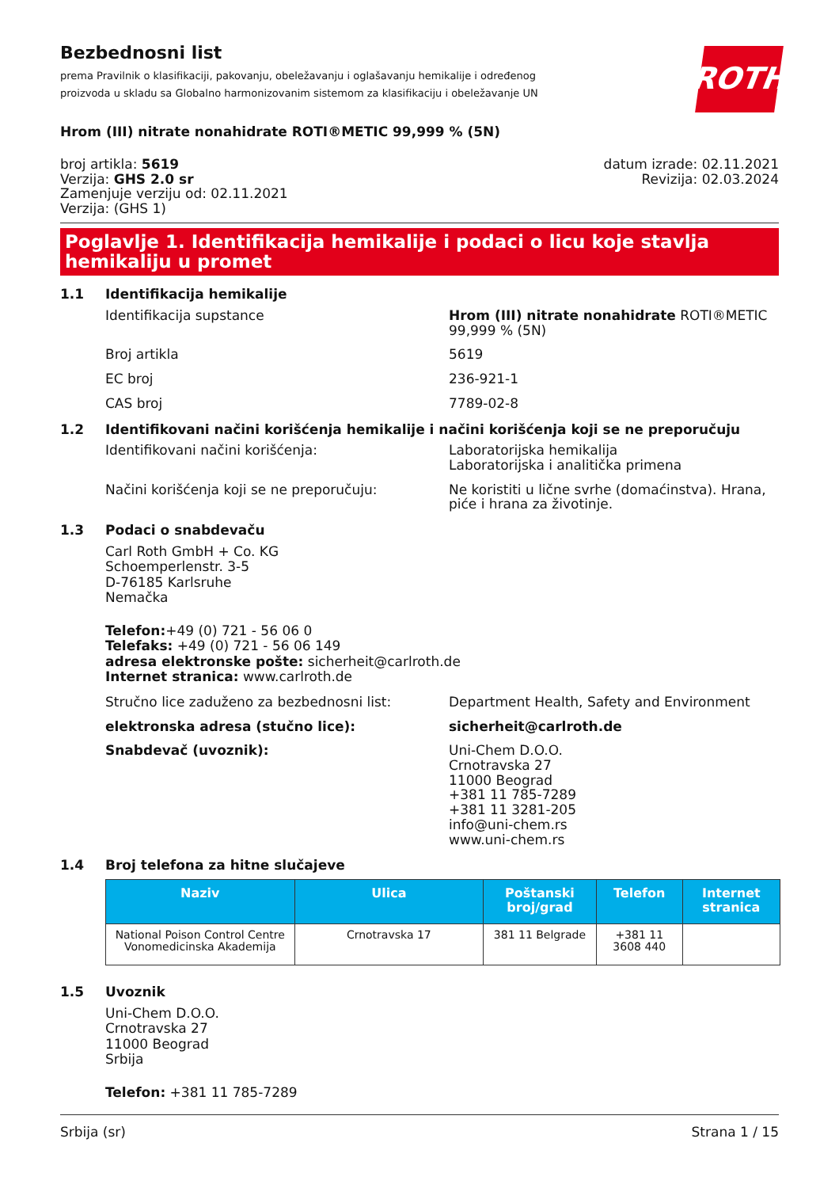ROTH
Bezbednosni list
prema Pravilnik o klasifikaciji, pakovanju, obeležavanju i oglašavanju hemikalije i određenog proizvoda u skladu sa Globalno harmonizovanim sistemom za klasifikaciju i obeležavanje UN
Hrom (III) nitrate nonahidrate ROTI®METIC 99,999 % (5N)
broj artikla: 5619
Verzija: GHS 2.0 sr
Zamenjuje verziju od: 02.11.2021
Verzija: (GHS 1)
datum izrade: 02.11.2021
Revizija: 02.03.2024
Poglavlje 1. Identifikacija hemikalije i podaci o licu koje stavlja hemikaliju u promet
1.1 Identifikacija hemikalije
Identifikacija supstance Hrom (III) nitrate nonahidrate ROTI®METIC 99,999 % (5N)
Broj artikla 5619
EC broj 236-921-1
CAS broj 7789-02-8
1.2 Identifikovani načini korišćenja hemikalije i načini korišćenja koji se ne preporučuju
Identifikovani načini korišćenja: Laboratorijska hemikalija
Laboratorijska i analitička primena
Načini korišćenja koji se ne preporučuju: Ne koristiti u lične svrhe (domaćinstva). Hrana, piće i hrana za životinje.
1.3 Podaci o snabdevaču
Carl Roth GmbH + Co. KG
Schoemperlenstr. 3-5
D-76185 Karlsruhe
Nemačka
Telefon:+49 (0) 721 - 56 06 0
Telefaks: +49 (0) 721 - 56 06 149
adresa elektronske pošte: sicherheit@carlroth.de
Internet stranica: www.carlroth.de
Stručno lice zaduženo za bezbednosni list: Department Health, Safety and Environment
elektronska adresa (stučno lice): sicherheit@carlroth.de
Snabdevač (uvoznik): Uni-Chem D.O.O.
Crnotravska 27
11000 Beograd
+381 11 785-7289
+381 11 3281-205
info@uni-chem.rs
www.uni-chem.rs
1.4 Broj telefona za hitne slučajeve
| Naziv | Ulica | Poštanski broj/grad | Telefon | Internet stranica |
| --- | --- | --- | --- | --- |
| National Poison Control Centre Vonomedicinska Akademija | Crnotravska 17 | 381 11 Belgrade | +381 11 3608 440 | |
1.5 Uvoznik
Uni-Chem D.O.O.
Crnotravska 27
11000 Beograd
Srbija
Telefon: +381 11 785-7289
Srbija (sr) Strana 1 / 15